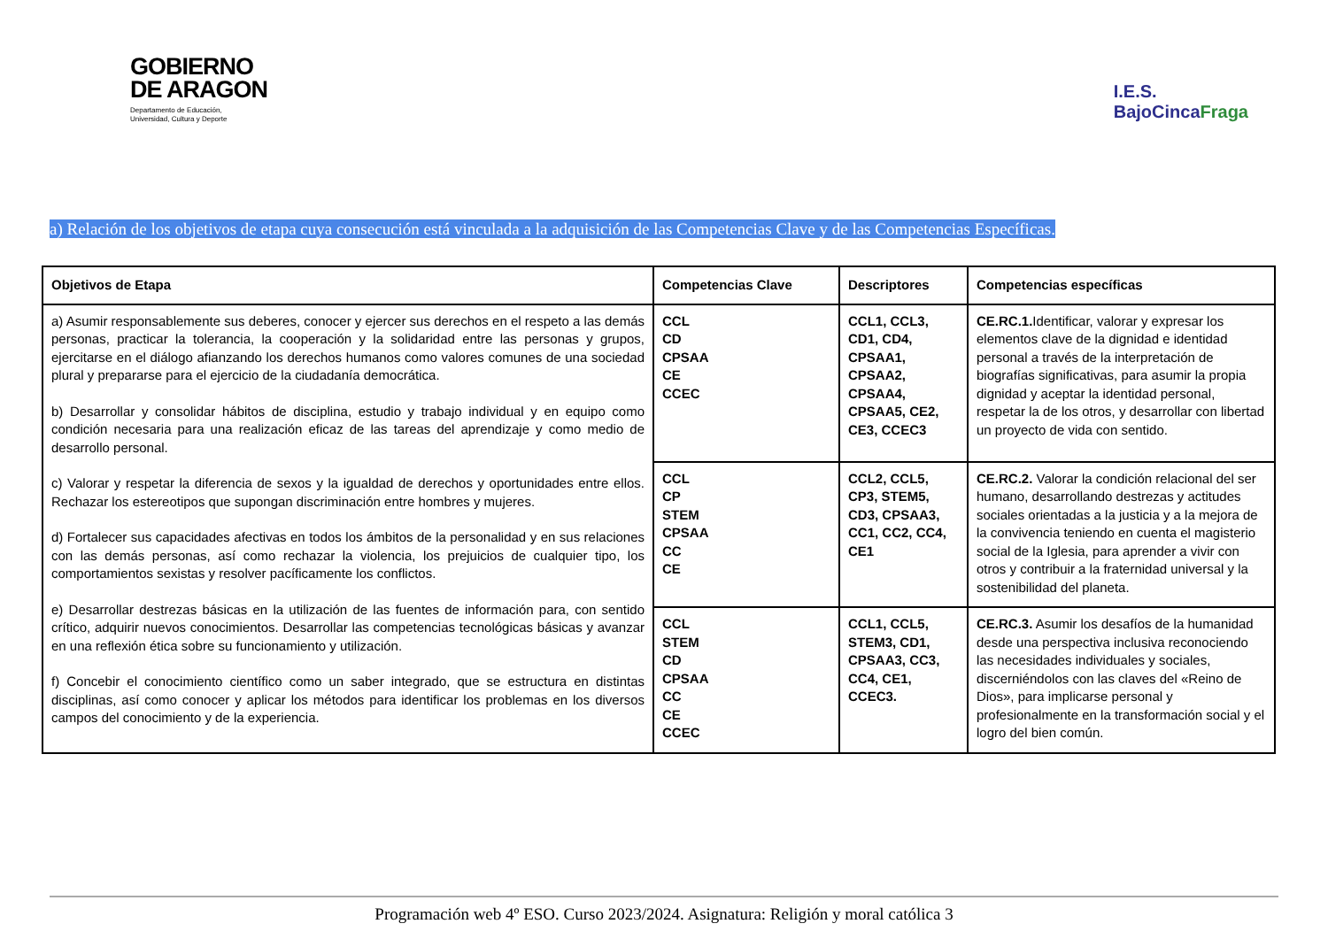GOBIERNO
DE ARAGON
Departamento de Educación,
Universidad, Cultura y Deporte
I.E.S.
BajoCincaFraga
a) Relación de los objetivos de etapa cuya consecución está vinculada a la adquisición de las Competencias Clave y de las Competencias Específicas.
| Objetivos de Etapa | Competencias Clave | Descriptores | Competencias específicas |
| --- | --- | --- | --- |
| a) Asumir responsablemente sus deberes, conocer y ejercer sus derechos en el respeto a las demás personas, practicar la tolerancia, la cooperación y la solidaridad entre las personas y grupos, ejercitarse en el diálogo afianzando los derechos humanos como valores comunes de una sociedad plural y prepararse para el ejercicio de la ciudadanía democrática. b) Desarrollar y consolidar hábitos de disciplina, estudio y trabajo individual y en equipo como condición necesaria para una realización eficaz de las tareas del aprendizaje y como medio de desarrollo personal. c) Valorar y respetar la diferencia de sexos y la igualdad de derechos y oportunidades entre ellos. Rechazar los estereotipos que supongan discriminación entre hombres y mujeres. d) Fortalecer sus capacidades afectivas en todos los ámbitos de la personalidad y en sus relaciones con las demás personas, así como rechazar la violencia, los prejuicios de cualquier tipo, los comportamientos sexistas y resolver pacíficamente los conflictos. e) Desarrollar destrezas básicas en la utilización de las fuentes de información para, con sentido crítico, adquirir nuevos conocimientos. Desarrollar las competencias tecnológicas básicas y avanzar en una reflexión ética sobre su funcionamiento y utilización. f) Concebir el conocimiento científico como un saber integrado, que se estructura en distintas disciplinas, así como conocer y aplicar los métodos para identificar los problemas en los diversos campos del conocimiento y de la experiencia. | CCL CD CPSAA CE CCEC | CCL1, CCL3, CD1, CD4, CPSAA1, CPSAA2, CPSAA4, CPSAA5, CE2, CE3, CCEC3 | CE.RC.1. Identificar, valorar y expresar los elementos clave de la dignidad e identidad personal a través de la interpretación de biografías significativas, para asumir la propia dignidad y aceptar la identidad personal, respetar la de los otros, y desarrollar con libertad un proyecto de vida con sentido. |
| | CCL CP STEM CPSAA CC CE | CCL2, CCL5, CP3, STEM5, CD3, CPSAA3, CC1, CC2, CC4, CE1 | CE.RC.2. Valorar la condición relacional del ser humano, desarrollando destrezas y actitudes sociales orientadas a la justicia y a la mejora de la convivencia teniendo en cuenta el magisterio social de la Iglesia, para aprender a vivir con otros y contribuir a la fraternidad universal y la sostenibilidad del planeta. |
| | CCL STEM CD CPSAA CC CE CCEC | CCL1, CCL5, STEM3, CD1, CPSAA3, CC3, CC4, CE1, CCEC3. | CE.RC.3. Asumir los desafíos de la humanidad desde una perspectiva inclusiva reconociendo las necesidades individuales y sociales, discerniéndolos con las claves del «Reino de Dios», para implicarse personal y profesionalmente en la transformación social y el logro del bien común. |
Programación web 4º ESO. Curso 2023/2024. Asignatura: Religión y moral católica 3